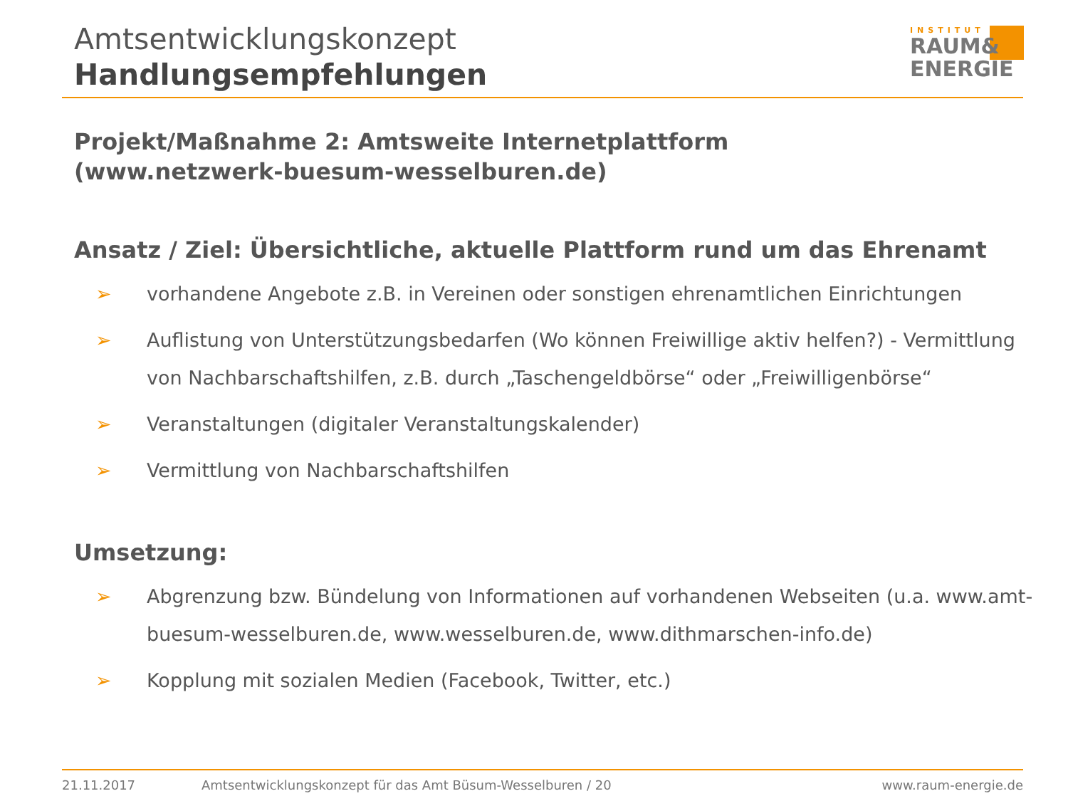Amtsentwicklungskonzept
Handlungsempfehlungen
INSTITUT
RAUM&
ENERGIE
Projekt/Maßnahme 2: Amtsweite Internetplattform
(www.netzwerk-buesum-wesselburen.de)
Ansatz / Ziel: Übersichtliche, aktuelle Plattform rund um das Ehrenamt
➢ vorhandene Angebote z.B. in Vereinen oder sonstigen ehrenamtlichen Einrichtungen
➢ Auflistung von Unterstützungsbedarfen (Wo können Freiwillige aktiv helfen?) - Vermittlung von Nachbarschaftshilfen, z.B. durch „Taschengeldbörse“ oder „Freiwilligenbörse“
➢ Veranstaltungen (digitaler Veranstaltungskalender)
➢ Vermittlung von Nachbarschaftshilfen
Umsetzung:
➢ Abgrenzung bzw. Bündelung von Informationen auf vorhandenen Webseiten (u.a. www.amt-buesum-wesselburen.de, www.wesselburen.de, www.dithmarschen-info.de)
➢ Kopplung mit sozialen Medien (Facebook, Twitter, etc.)
21.11.2017 Amtsentwicklungskonzept für das Amt Büsum-Wesselburen / 20 www.raum-energie.de